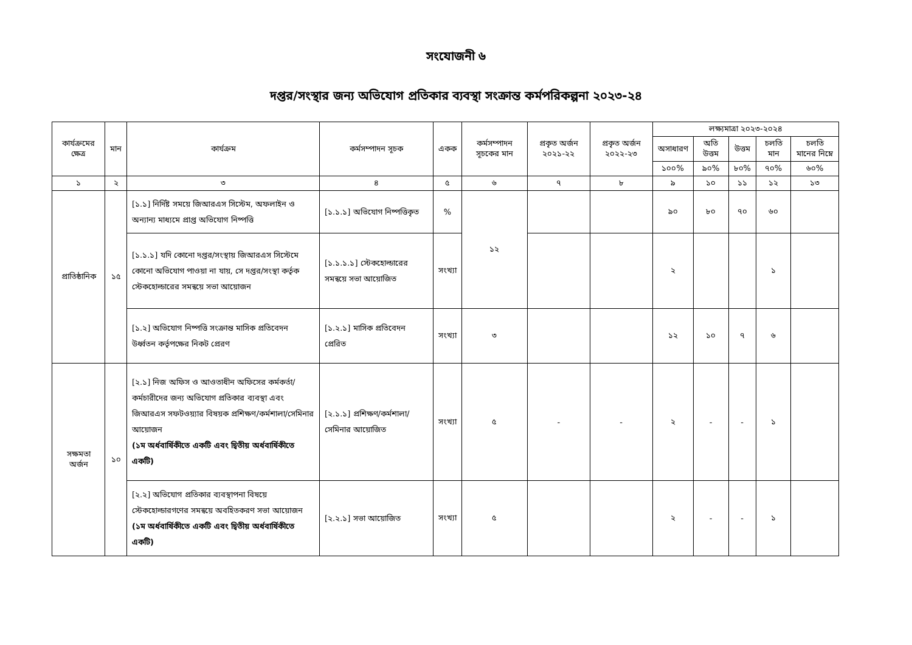সংযোজনী ৬
দপ্তর/সংস্থার জন্য অভিযোগ প্রতিকার ব্যবস্থা সংক্রান্ত কর্মপরিকল্পনা ২০২৩-২৪
| কার্যক্রমের ক্ষেত্র | মান | কার্যক্রম | কর্মসম্পাদন সূচক | একক | কর্মসম্পাদন সূচকের মান | প্রকৃত অর্জন ২০২১-২২ | প্রকৃত অর্জন ২০২২-২৩ | লক্ষ্যমাত্রা ২০২৩-২০২৪ | | | | |
| --- | --- | --- | --- | --- | --- | --- | --- | --- | --- | --- | --- | --- |
| | | | | | | | | অসাধারণ | অতি উত্তম | উত্তম | চলতি মান | চলতি মানের নিম্নে |
| | | | | | | | | ১০০% | ৯০% | ৮০% | ৭০% | ৬০% |
| ১ | ২ | ৩ | ৪ | ৫ | ৬ | ৭ | ৮ | ৯ | ১০ | ১১ | ১২ | ১৩ |
| প্রাতিষ্ঠানিক | ১৫ | [১.১] নির্দিষ্ট সময়ে জিআরএস সিস্টেম, অফলাইন ও অন্যান্য মাধ্যমে প্রাপ্ত অভিযোগ নিষ্পত্তি | [১.১.১] অভিযোগ নিষ্পত্তিকৃত | % | ১২ | | | ৯০ | ৮০ | ৭০ | ৬০ | |
| | | [১.১.১] যদি কোনো দপ্তর/সংস্থায় জিআরএস সিস্টেমে কোনো অভিযোগ পাওয়া না যায়, সে দপ্তর/সংস্থা কর্তৃক স্টেকহোল্ডারের সমন্বয়ে সভা আয়োজন | [১.১.১.১] স্টেকহোল্ডারের সমন্বয়ে সভা আয়োজিত | সংখ্যা | | | | ২ | | | ১ | |
| | | [১.২] অভিযোগ নিষ্পত্তি সংক্রান্ত মাসিক প্রতিবেদন উর্ধ্বতন কর্তৃপক্ষের নিকট প্রেরণ | [১.২.১] মাসিক প্রতিবেদন প্রেরিত | সংখ্যা | ৩ | | | ১২ | ১০ | ৭ | ৬ | |
| সক্ষমতা অর্জন | ১০ | [২.১] নিজ অফিস ও আওতাধীন অফিসের কর্মকর্তা/কর্মচারীদের জন্য অভিযোগ প্রতিকার ব্যবস্থা এবং জিআরএস সফটওয়্যার বিষয়ক প্রশিক্ষণ/কর্মশালা/সেমিনার আয়োজন (১ম অর্ধবার্ষিকীতে একটি এবং দ্বিতীয় অর্ধবার্ষিকীতে একটি) | [২.১.১] প্রশিক্ষণ/কর্মশালা/সেমিনার আয়োজিত | সংখ্যা | ৫ | - | - | ২ | - | - | ১ | |
| | | [২.২] অভিযোগ প্রতিকার ব্যবস্থাপনা বিষয়ে স্টেকহোল্ডারগণের সমন্বয়ে অবহিতকরণ সভা আয়োজন (১ম অর্ধবার্ষিকীতে একটি এবং দ্বিতীয় অর্ধবার্ষিকীতে একটি) | [২.২.১] সভা আয়োজিত | সংখ্যা | ৫ | | | ২ | - | - | ১ | |